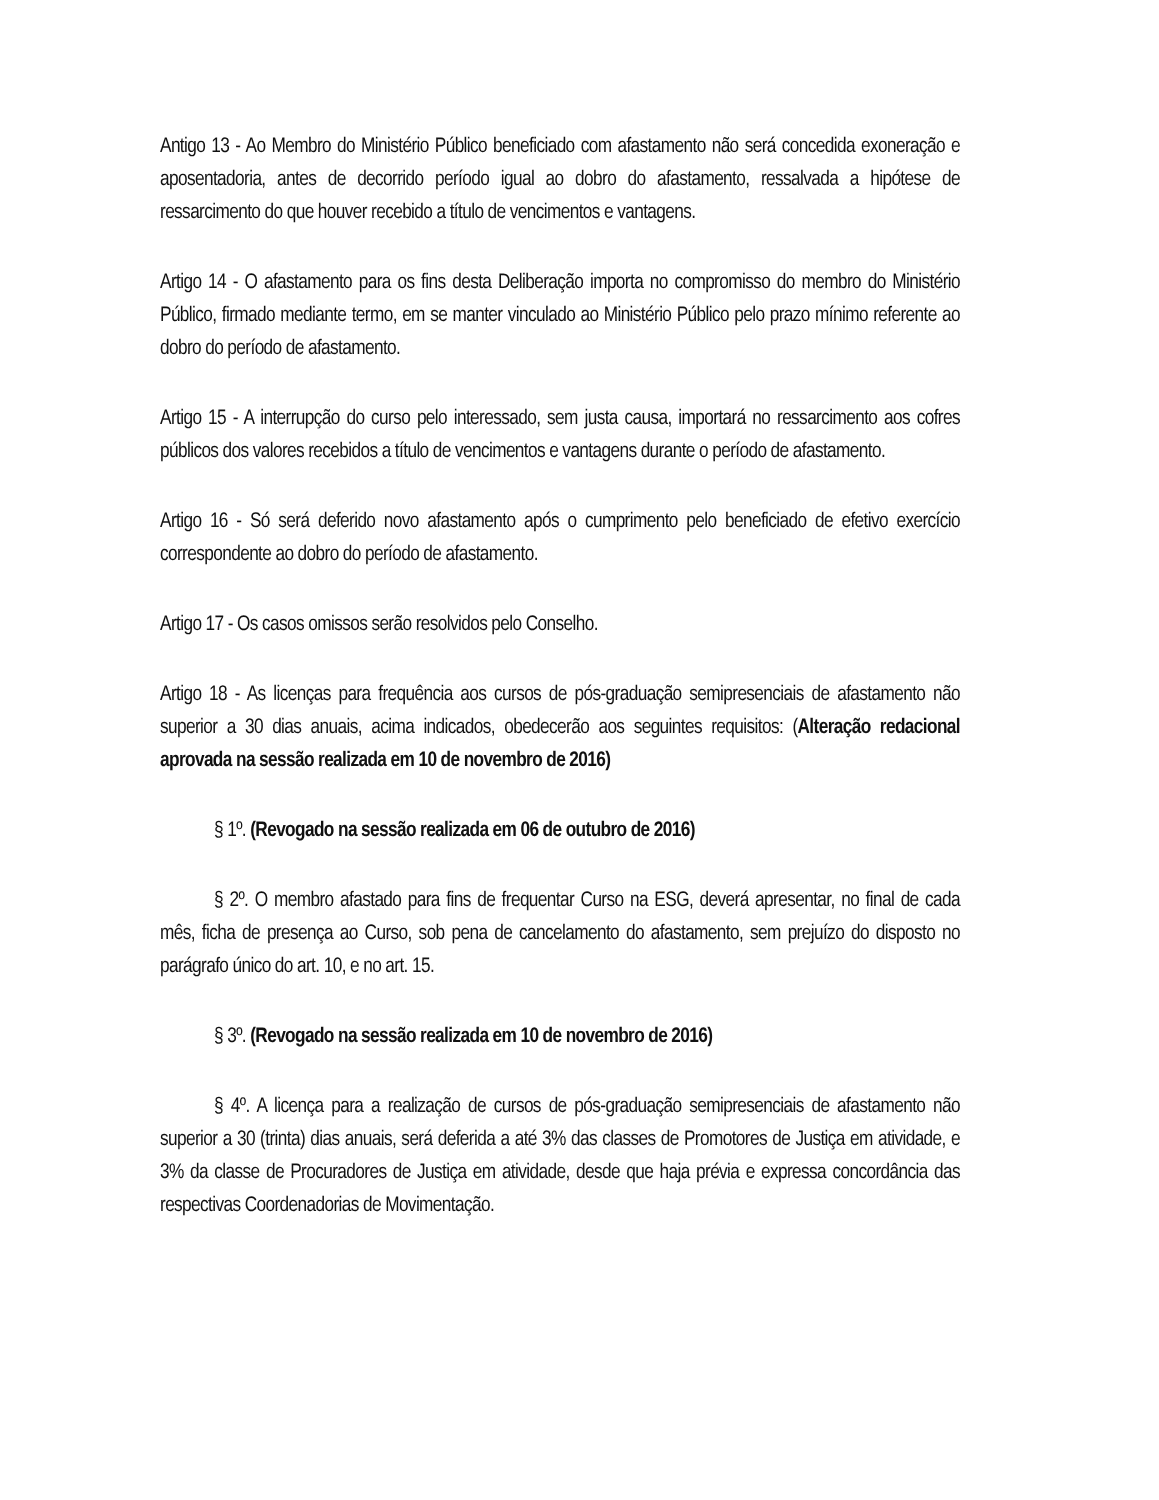Antigo 13 - Ao Membro do Ministério Público beneficiado com afastamento não será concedida exoneração e aposentadoria, antes de decorrido período igual ao dobro do afastamento, ressalvada a hipótese de ressarcimento do que houver recebido a título de vencimentos e vantagens.
Artigo 14 - O afastamento para os fins desta Deliberação importa no compromisso do membro do Ministério Público, firmado mediante termo, em se manter vinculado ao Ministério Público pelo prazo mínimo referente ao dobro do período de afastamento.
Artigo 15 - A interrupção do curso pelo interessado, sem justa causa, importará no ressarcimento aos cofres públicos dos valores recebidos a título de vencimentos e vantagens durante o período de afastamento.
Artigo 16 - Só será deferido novo afastamento após o cumprimento pelo beneficiado de efetivo exercício correspondente ao dobro do período de afastamento.
Artigo 17 - Os casos omissos serão resolvidos pelo Conselho.
Artigo 18 - As licenças para frequência aos cursos de pós-graduação semipresenciais de afastamento não superior a 30 dias anuais, acima indicados, obedecerão aos seguintes requisitos: (Alteração redacional aprovada na sessão realizada em 10 de novembro de 2016)
§ 1º. (Revogado na sessão realizada em 06 de outubro de 2016)
§ 2º. O membro afastado para fins de frequentar Curso na ESG, deverá apresentar, no final de cada mês, ficha de presença ao Curso, sob pena de cancelamento do afastamento, sem prejuízo do disposto no parágrafo único do art. 10, e no art. 15.
§ 3º. (Revogado na sessão realizada em 10 de novembro de 2016)
§ 4º. A licença para a realização de cursos de pós-graduação semipresenciais de afastamento não superior a 30 (trinta) dias anuais, será deferida a até 3% das classes de Promotores de Justiça em atividade, e 3% da classe de Procuradores de Justiça em atividade, desde que haja prévia e expressa concordância das respectivas Coordenadorias de Movimentação.